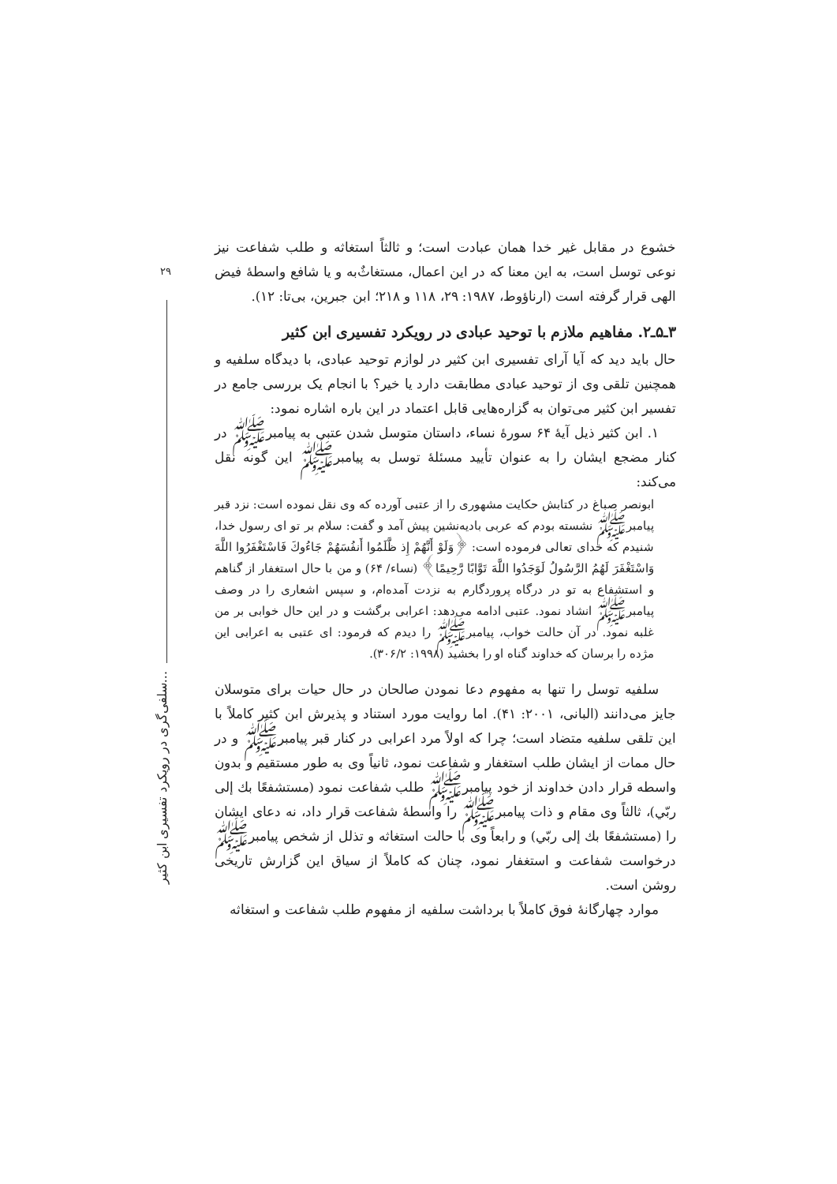۲۹
سلفی‌گری در رویکرد تفسیری ابن کثیر...
خشوع در مقابل غیر خدا همان عبادت است؛ و ثالثاً استغاثه و طلب شفاعت نیز نوعی توسل است، به این معنا که در این اعمال، مستغاثٌ‌به و یا شافع واسطهٔ فیض الهی قرار گرفته است (ارناؤوط، ۱۹۸۷: ۲۹، ۱۱۸ و ۲۱۸؛ ابن جبرین، بی‌تا: ۱۲).
۳ـ۵ـ۲. مفاهیم ملازم با توحید عبادی در رویکرد تفسیری ابن کثیر
حال باید دید که آیا آرای تفسیری ابن کثیر در لوازم توحید عبادی، با دیدگاه سلفیه و همچنین تلقی وی از توحید عبادی مطابقت دارد یا خیر؟ با انجام یک بررسی جامع در تفسیر ابن کثیر می‌توان به گزاره‌هایی قابل اعتماد در این باره اشاره نمود:
۱. ابن کثیر ذیل آیهٔ ۶۴ سورهٔ نساء، داستان متوسل شدن عتبی به پیامبرﷺ در کنار مضجع ایشان را به عنوان تأیید مسئلهٔ توسل به پیامبرﷺ این گونه نقل می‌کند:
ابونصر صباغ در کتابش حکایت مشهوری را از عتبی آورده که وی نقل نموده است: نزد قبر پیامبرﷺ نشسته بودم که عربی بادیه‌نشین پیش آمد و گفت: سلام بر تو ای رسول خدا، شنیدم که خدای تعالی فرموده است: ﴿وَلَوْ أَنَّهُمْ إِذ ظَّلَمُوا أَنفُسَهُمْ جَاءُوكَ فَاسْتَغْفَرُوا اللَّهَ وَاسْتَغْفَرَ لَهُمُ الرَّسُولُ لَوَجَدُوا اللَّهَ تَوَّابًا رَّحِيمًا﴾ (نساء/ ۶۴) و من با حال استغفار از گناهم و استشفاع به تو در درگاه پروردگارم به نزدت آمده‌ام، و سپس اشعاری را در وصف پیامبرﷺ انشاد نمود. عتبی ادامه می‌دهد: اعرابی برگشت و در این حال خوابی بر من غلبه نمود. در آن حالت خواب، پیامبرﷺ را دیدم که فرمود: ای عتبی به اعرابی این مژده را برسان که خداوند گناه او را بخشید (۱۹۹۸: ۳۰۶/۲).
سلفیه توسل را تنها به مفهوم دعا نمودن صالحان در حال حیات برای متوسلان جایز می‌دانند (البانی، ۲۰۰۱: ۴۱). اما روایت مورد استناد و پذیرش ابن کثیر کاملاً با این تلقی سلفیه متضاد است؛ چرا که اولاً مرد اعرابی در کنار قبر پیامبرﷺ و در حال ممات از ایشان طلب استغفار و شفاعت نمود، ثانیاً وی به طور مستقیم و بدون واسطه قرار دادن خداوند از خود پیامبرﷺ طلب شفاعت نمود (مستشفعًا بك إلى ربّي)، ثالثاً وی مقام و ذات پیامبرﷺ را واسطهٔ شفاعت قرار داد، نه دعای ایشان را (مستشفعًا بك إلى ربّي) و رابعاً وی با حالت استغاثه و تذلل از شخص پیامبرﷺ درخواست شفاعت و استغفار نمود، چنان که کاملاً از سیاق این گزارش تاریخی روشن است.
موارد چهارگانهٔ فوق کاملاً با برداشت سلفیه از مفهوم طلب شفاعت و استغاثه